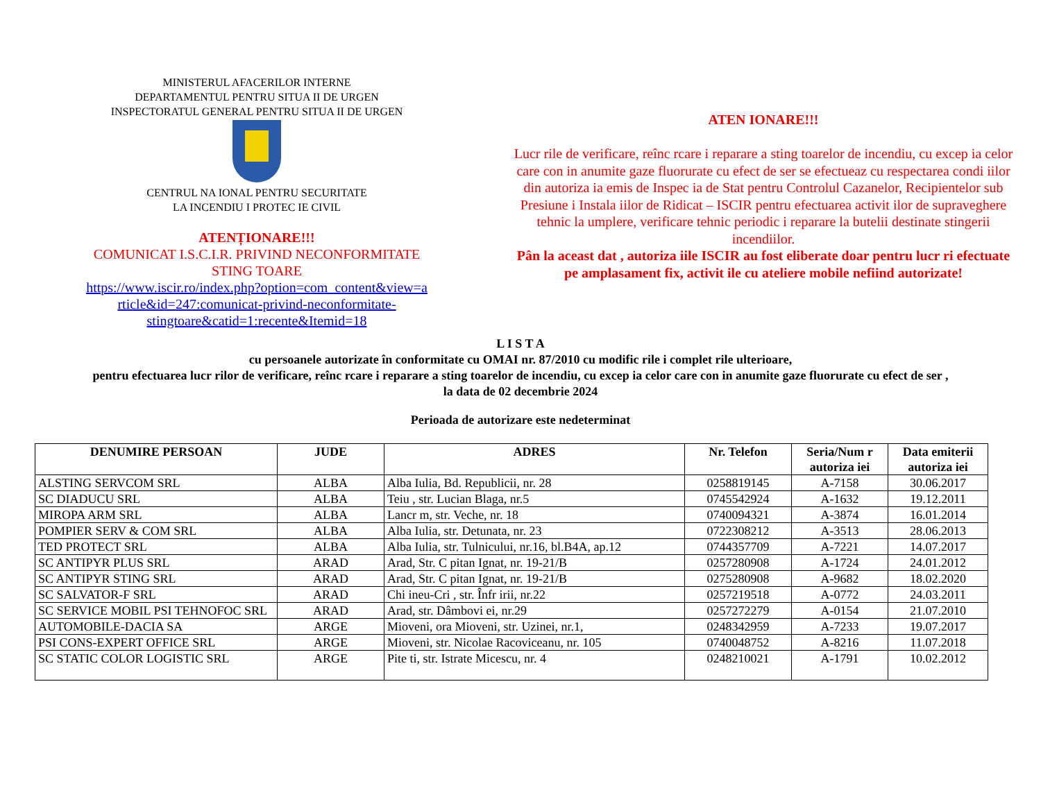MINISTERUL AFACERILOR INTERNE
DEPARTAMENTUL PENTRU SITUA II DE URGEN
INSPECTORATUL GENERAL PENTRU SITUA II DE URGEN
CENTRUL NA IONAL PENTRU SECURITATE
LA INCENDIU I PROTEC IE CIVIL
ATENȚIONARE!!!
COMUNICAT I.S.C.I.R. PRIVIND NECONFORMITATE
STING TOARE
https://www.iscir.ro/index.php?option=com_content&view=a
rticle&id=247:comunicat-privind-neconformitate-
stingtoare&catid=1:recente&Itemid=18
ATEN IONARE!!!
Lucr rile de verificare, reînc rcare i reparare a sting toarelor de incendiu, cu excep ia celor care con in anumite gaze fluorurate cu efect de ser se efectueaz cu respectarea condi iilor din autoriza ia emis de Inspec ia de Stat pentru Controlul Cazanelor, Recipientelor sub Presiune i Instala iilor de Ridicat – ISCIR pentru efectuarea activit ilor de supraveghere tehnic la umplere, verificare tehnic periodic i reparare la butelii destinate stingerii incendiilor.
Pân la aceast dat , autoriza iile ISCIR au fost eliberate doar pentru lucr ri efectuate pe amplasament fix, activit ile cu ateliere mobile nefiind autorizate!
L I S T A
cu persoanele autorizate în conformitate cu OMAI nr. 87/2010 cu modific rile i complet rile ulterioare,
pentru efectuarea lucr rilor de verificare, reînc rcare i reparare a sting toarelor de incendiu, cu excep ia celor care con in anumite gaze fluorurate cu efect de ser ,
la data de 02 decembrie 2024
Perioada de autorizare este nedeterminat
| DENUMIRE PERSOAN | JUDE | ADRES | Nr. Telefon | Seria/Num r autoriza iei | Data emiterii autoriza iei |
| --- | --- | --- | --- | --- | --- |
| ALSTING SERVCOM SRL | ALBA | Alba Iulia, Bd. Republicii, nr. 28 | 0258819145 | A-7158 | 30.06.2017 |
| SC DIADUCU SRL | ALBA | Teiu , str. Lucian Blaga, nr.5 | 0745542924 | A-1632 | 19.12.2011 |
| MIROPA ARM SRL | ALBA | Lancr m, str. Veche, nr. 18 | 0740094321 | A-3874 | 16.01.2014 |
| POMPIER SERV & COM SRL | ALBA | Alba Iulia, str. Detunata, nr. 23 | 0722308212 | A-3513 | 28.06.2013 |
| TED PROTECT SRL | ALBA | Alba Iulia, str. Tulnicului, nr.16, bl.B4A, ap.12 | 0744357709 | A-7221 | 14.07.2017 |
| SC ANTIPYR PLUS SRL | ARAD | Arad, Str. C pitan Ignat, nr. 19-21/B | 0257280908 | A-1724 | 24.01.2012 |
| SC ANTIPYR STING SRL | ARAD | Arad, Str. C pitan Ignat, nr. 19-21/B | 0275280908 | A-9682 | 18.02.2020 |
| SC SALVATOR-F SRL | ARAD | Chi ineu-Cri , str. Înfr irii, nr.22 | 0257219518 | A-0772 | 24.03.2011 |
| SC SERVICE MOBIL PSI TEHNOFOC SRL | ARAD | Arad, str. Dâmbovi ei, nr.29 | 0257272279 | A-0154 | 21.07.2010 |
| AUTOMOBILE-DACIA SA | ARGE | Mioveni, ora Mioveni, str. Uzinei, nr.1, | 0248342959 | A-7233 | 19.07.2017 |
| PSI CONS-EXPERT OFFICE SRL | ARGE | Mioveni, str. Nicolae Racoviceanu, nr. 105 | 0740048752 | A-8216 | 11.07.2018 |
| SC STATIC COLOR LOGISTIC SRL | ARGE | Pite ti, str. Istrate Micescu, nr. 4 | 0248210021 | A-1791 | 10.02.2012 |